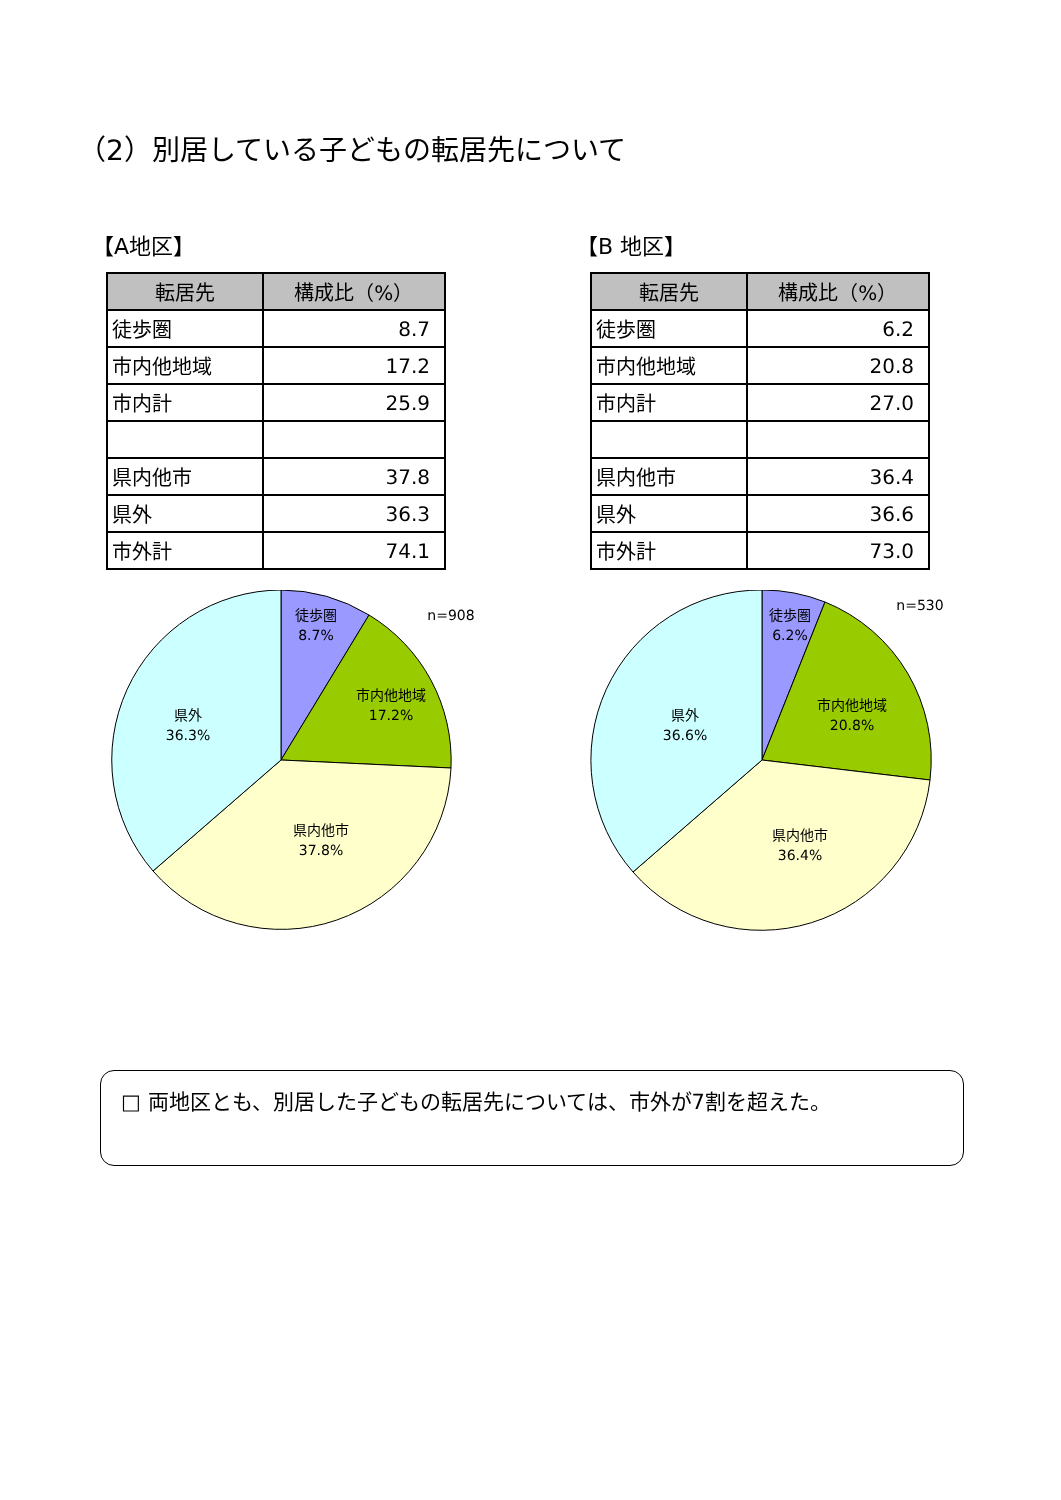（2）別居している子どもの転居先について
【A地区】
| 転居先 | 構成比（%） |
| --- | --- |
| 徒歩圏 | 8.7 |
| 市内他地域 | 17.2 |
| 市内計 | 25.9 |
| 県内他市 | 37.8 |
| 県外 | 36.3 |
| 市外計 | 74.1 |
徒歩圏
8.7%
市内他地域
17.2%
県内他市
37.8%
県外
36.3%
n=908
【B 地区】
| 転居先 | 構成比（%） |
| --- | --- |
| 徒歩圏 | 6.2 |
| 市内他地域 | 20.8 |
| 市内計 | 27.0 |
| 県内他市 | 36.4 |
| 県外 | 36.6 |
| 市外計 | 73.0 |
徒歩圏
6.2%
市内他地域
20.8%
県内他市
36.4%
県外
36.6%
n=530
□ 両地区とも、別居した子どもの転居先については、市外が7割を超えた。